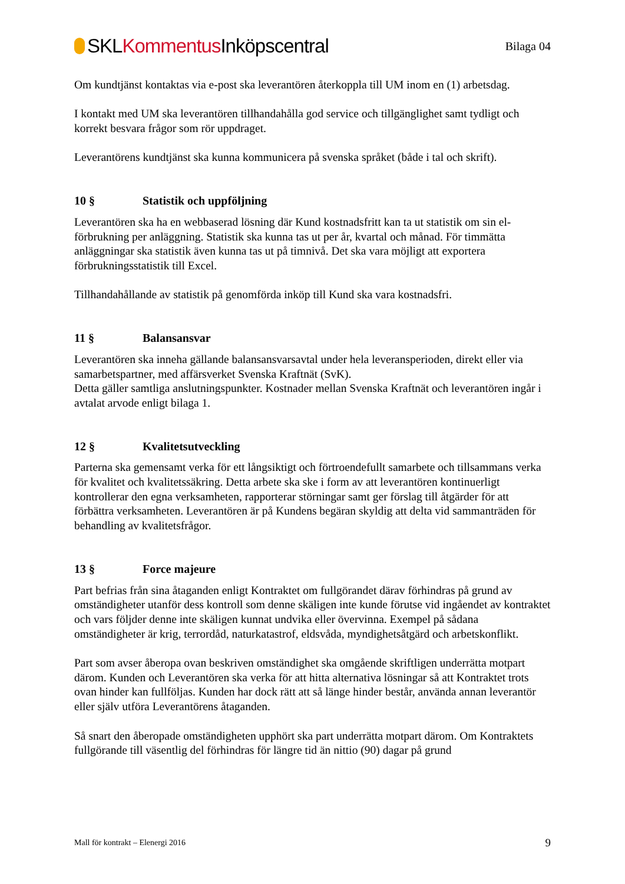SKLKommentus Inköpscentral
Bilaga 04
Om kundtjänst kontaktas via e-post ska leverantören återkoppla till UM inom en (1) arbetsdag.
I kontakt med UM ska leverantören tillhandahålla god service och tillgänglighet samt tydligt och korrekt besvara frågor som rör uppdraget.
Leverantörens kundtjänst ska kunna kommunicera på svenska språket (både i tal och skrift).
10 § Statistik och uppföljning
Leverantören ska ha en webbaserad lösning där Kund kostnadsfritt kan ta ut statistik om sin el-förbrukning per anläggning. Statistik ska kunna tas ut per år, kvartal och månad. För timmätta anläggningar ska statistik även kunna tas ut på timnivå. Det ska vara möjligt att exportera förbrukningsstatistik till Excel.
Tillhandahållande av statistik på genomförda inköp till Kund ska vara kostnadsfri.
11 § Balansansvar
Leverantören ska inneha gällande balansansvarsavtal under hela leveransperioden, direkt eller via samarbetspartner, med affärsverket Svenska Kraftnät (SvK).
Detta gäller samtliga anslutningspunkter. Kostnader mellan Svenska Kraftnät och leverantören ingår i avtalat arvode enligt bilaga 1.
12 § Kvalitetsutveckling
Parterna ska gemensamt verka för ett långsiktigt och förtroendefullt samarbete och tillsammans verka för kvalitet och kvalitetssäkring. Detta arbete ska ske i form av att leverantören kontinuerligt kontrollerar den egna verksamheten, rapporterar störningar samt ger förslag till åtgärder för att förbättra verksamheten. Leverantören är på Kundens begäran skyldig att delta vid sammanträden för behandling av kvalitetsfrågor.
13 § Force majeure
Part befrias från sina åtaganden enligt Kontraktet om fullgörandet därav förhindras på grund av omständigheter utanför dess kontroll som denne skäligen inte kunde förutse vid ingåendet av kontraktet och vars följder denne inte skäligen kunnat undvika eller övervinna. Exempel på sådana omständigheter är krig, terrordåd, naturkatastrof, eldsvåda, myndighetsåtgärd och arbetskonflikt.
Part som avser åberopa ovan beskriven omständighet ska omgående skriftligen underrätta motpart därom. Kunden och Leverantören ska verka för att hitta alternativa lösningar så att Kontraktet trots ovan hinder kan fullföljas. Kunden har dock rätt att så länge hinder består, använda annan leverantör eller själv utföra Leverantörens åtaganden.
Så snart den åberopade omständigheten upphört ska part underrätta motpart därom. Om Kontraktets fullgörande till väsentlig del förhindras för längre tid än nittio (90) dagar på grund
Mall för kontrakt – Elenergi 2016 9